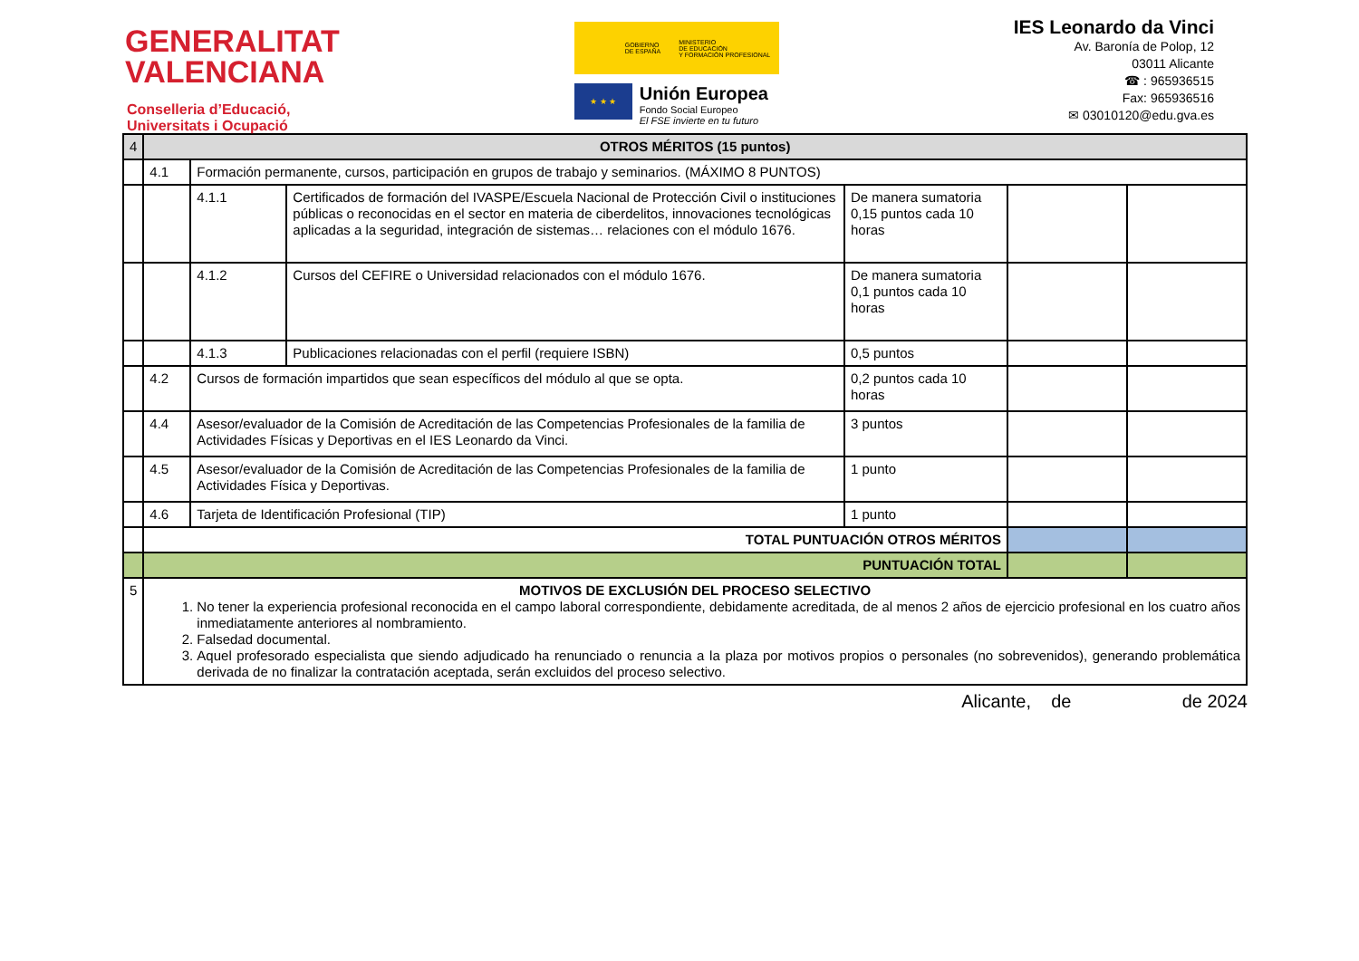GENERALITAT
VALENCIANA
Conselleria d’Educació,
Universitats i Ocupació
GOBIERNO
DE ESPAÑA MINISTERIO
DE EDUCACIÓN
Y FORMACIÓN PROFESIONAL
★ ★ ★
Unión Europea
Fondo Social Europeo
El FSE invierte en tu futuro
IES Leonardo da Vinci
Av. Baronía de Polop, 12
03011 Alicante
☎ : 965936515
Fax: 965936516
✉ 03010120@edu.gva.es
| 4 | OTROS MÉRITOS (15 puntos) | | | | | |
| | 4.1 | Formación permanente, cursos, participación en grupos de trabajo y seminarios. (MÁXIMO 8 PUNTOS) | | | | |
| | | 4.1.1 | Certificados de formación del IVASPE/Escuela Nacional de Protección Civil o instituciones públicas o reconocidas en el sector en materia de ciberdelitos, innovaciones tecnológicas aplicadas a la seguridad, integración de sistemas… relaciones con el módulo 1676. | De manera sumatoria 0,15 puntos cada 10 horas | | |
| | | 4.1.2 | Cursos del CEFIRE o Universidad relacionados con el módulo 1676. | De manera sumatoria 0,1 puntos cada 10 horas | | |
| | | 4.1.3 | Publicaciones relacionadas con el perfil (requiere ISBN) | 0,5 puntos | | |
| | 4.2 | Cursos de formación impartidos que sean específicos del módulo al que se opta. | | 0,2 puntos cada 10 horas | | |
| | 4.4 | Asesor/evaluador de la Comisión de Acreditación de las Competencias Profesionales de la familia de Actividades Físicas y Deportivas en el IES Leonardo da Vinci. | | 3 puntos | | |
| | 4.5 | Asesor/evaluador de la Comisión de Acreditación de las Competencias Profesionales de la familia de Actividades Física y Deportivas. | | 1 punto | | |
| | 4.6 | Tarjeta de Identificación Profesional (TIP) | | 1 punto | | |
| | TOTAL PUNTUACIÓN OTROS MÉRITOS | | | | | |
| | PUNTUACIÓN TOTAL | | | | | |
| 5 | MOTIVOS DE EXCLUSIÓN DEL PROCESO SELECTIVO 1. No tener la experiencia profesional reconocida en el campo laboral correspondiente, debidamente acreditada, de al menos 2 años de ejercicio profesional en los cuatro años inmediatamente anteriores al nombramiento. 2. Falsedad documental. 3. Aquel profesorado especialista que siendo adjudicado ha renunciado o renuncia a la plaza por motivos propios o personales (no sobrevenidos), generando problemática derivada de no finalizar la contratación aceptada, serán excluidos del proceso selectivo. | | | | | |
Alicante, de de 2024